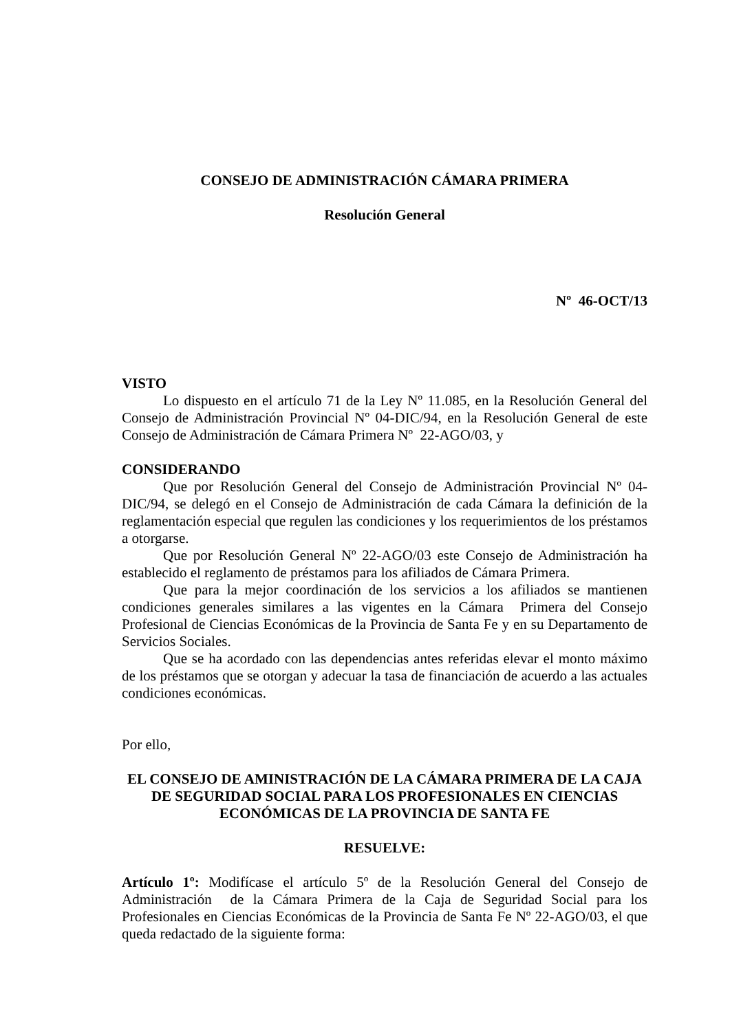CONSEJO DE ADMINISTRACIÓN CÁMARA PRIMERA
Resolución General
Nº 46-OCT/13
VISTO
Lo dispuesto en el artículo 71 de la Ley Nº 11.085, en la Resolución General del Consejo de Administración Provincial Nº 04-DIC/94, en la Resolución General de este Consejo de Administración de Cámara Primera Nº 22-AGO/03, y
CONSIDERANDO
Que por Resolución General del Consejo de Administración Provincial Nº 04-DIC/94, se delegó en el Consejo de Administración de cada Cámara la definición de la reglamentación especial que regulen las condiciones y los requerimientos de los préstamos a otorgarse.
Que por Resolución General Nº 22-AGO/03 este Consejo de Administración ha establecido el reglamento de préstamos para los afiliados de Cámara Primera.
Que para la mejor coordinación de los servicios a los afiliados se mantienen condiciones generales similares a las vigentes en la Cámara Primera del Consejo Profesional de Ciencias Económicas de la Provincia de Santa Fe y en su Departamento de Servicios Sociales.
Que se ha acordado con las dependencias antes referidas elevar el monto máximo de los préstamos que se otorgan y adecuar la tasa de financiación de acuerdo a las actuales condiciones económicas.
Por ello,
EL CONSEJO DE AMINISTRACIÓN DE LA CÁMARA PRIMERA DE LA CAJA DE SEGURIDAD SOCIAL PARA LOS PROFESIONALES EN CIENCIAS ECONÓMICAS DE LA PROVINCIA DE SANTA FE
RESUELVE:
Artículo 1º: Modifícase el artículo 5º de la Resolución General del Consejo de Administración de la Cámara Primera de la Caja de Seguridad Social para los Profesionales en Ciencias Económicas de la Provincia de Santa Fe Nº 22-AGO/03, el que queda redactado de la siguiente forma: